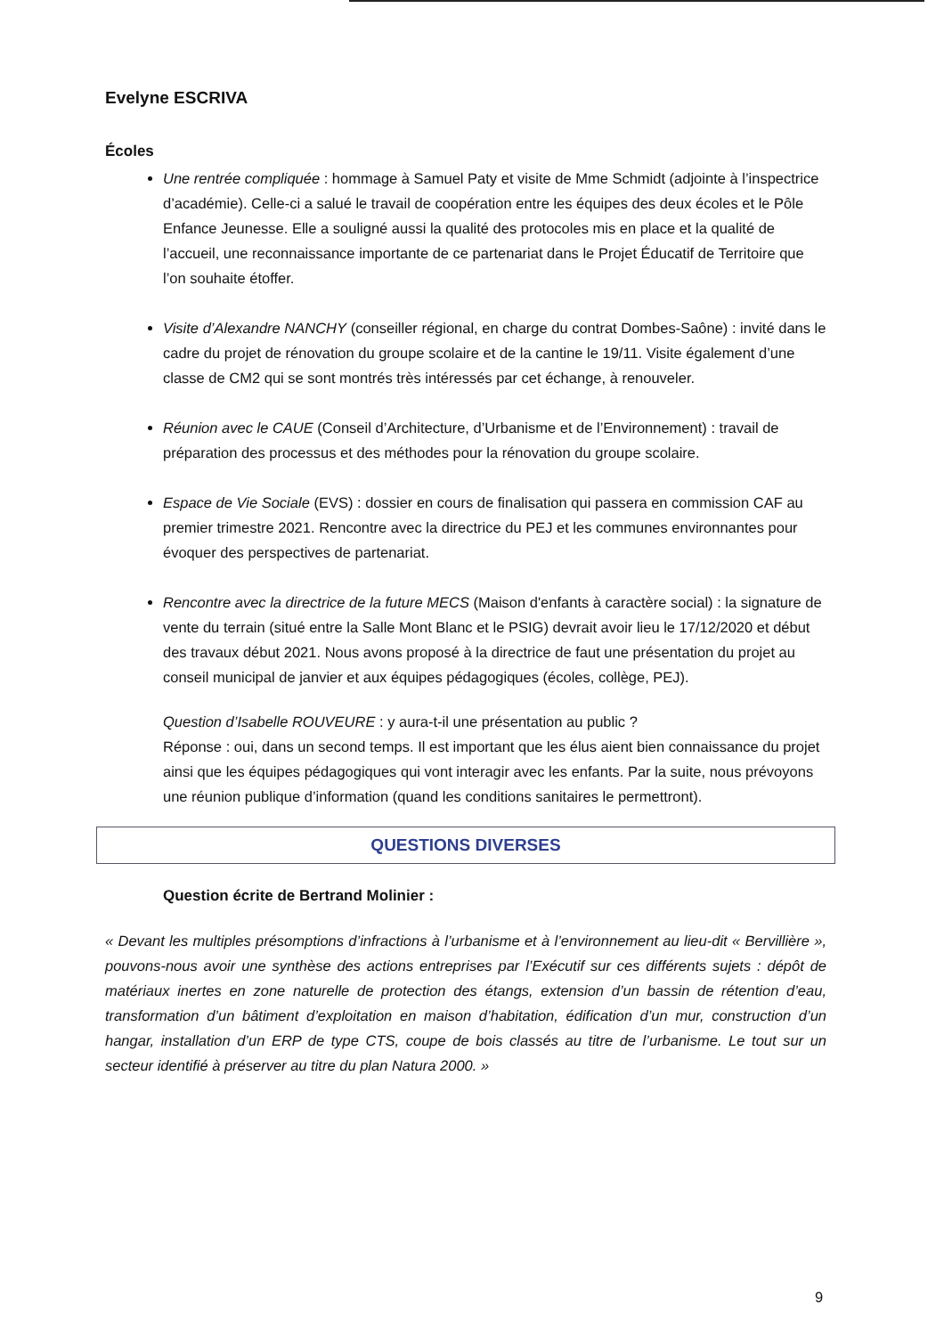Evelyne ESCRIVA
Écoles
Une rentrée compliquée : hommage à Samuel Paty et visite de Mme Schmidt (adjointe à l’inspectrice d’académie). Celle-ci a salué le travail de coopération entre les équipes des deux écoles et le Pôle Enfance Jeunesse. Elle a souligné aussi la qualité des protocoles mis en place et la qualité de l’accueil, une reconnaissance importante de ce partenariat dans le Projet Éducatif de Territoire que l’on souhaite étoffer.
Visite d’Alexandre NANCHY (conseiller régional, en charge du contrat Dombes-Saône) : invité dans le cadre du projet de rénovation du groupe scolaire et de la cantine le 19/11. Visite également d’une classe de CM2 qui se sont montrés très intéressés par cet échange, à renouveler.
Réunion avec le CAUE (Conseil d’Architecture, d’Urbanisme et de l’Environnement) : travail de préparation des processus et des méthodes pour la rénovation du groupe scolaire.
Espace de Vie Sociale (EVS) : dossier en cours de finalisation qui passera en commission CAF au premier trimestre 2021. Rencontre avec la directrice du PEJ et les communes environnantes pour évoquer des perspectives de partenariat.
Rencontre avec la directrice de la future MECS (Maison d'enfants à caractère social) : la signature de vente du terrain (situé entre la Salle Mont Blanc et le PSIG) devrait avoir lieu le 17/12/2020 et début des travaux début 2021. Nous avons proposé à la directrice de faut une présentation du projet au conseil municipal de janvier et aux équipes pédagogiques (écoles, collège, PEJ).
Question d’Isabelle ROUVEURE : y aura-t-il une présentation au public ?
Réponse : oui, dans un second temps. Il est important que les élus aient bien connaissance du projet ainsi que les équipes pédagogiques qui vont interagir avec les enfants. Par la suite, nous prévoyons une réunion publique d’information (quand les conditions sanitaires le permettront).
QUESTIONS DIVERSES
Question écrite de Bertrand Molinier :
« Devant les multiples présomptions d’infractions à l’urbanisme et à l’environnement au lieu-dit « Bervillière », pouvons-nous avoir une synthèse des actions entreprises par l’Exécutif sur ces différents sujets : dépôt de matériaux inertes en zone naturelle de protection des étangs, extension d’un bassin de rétention d’eau, transformation d’un bâtiment d’exploitation en maison d’habitation, édification d’un mur, construction d’un hangar, installation d’un ERP de type CTS, coupe de bois classés au titre de l’urbanisme. Le tout sur un secteur identifié à préserver au titre du plan Natura 2000. »
9